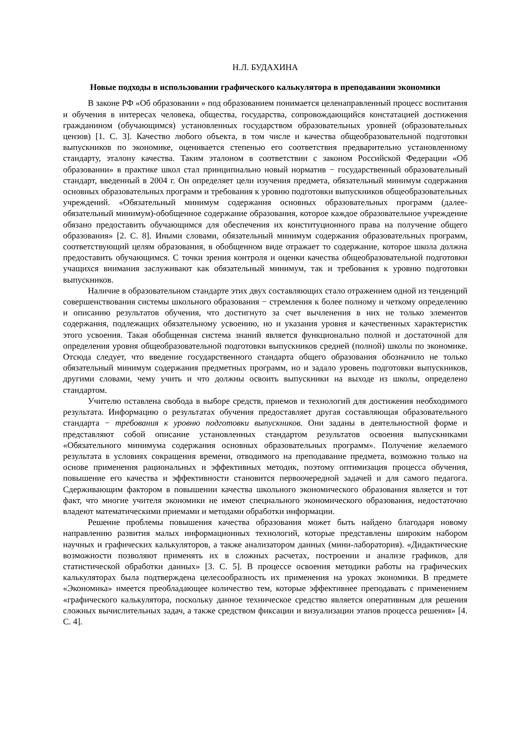Н.Л. БУДАХИНА
Новые подходы в использовании графического калькулятора в преподавании экономики
В законе РФ «Об образовании » под образованием понимается целенаправленный процесс воспитания и обучения в интересах человека, общества, государства, сопровождающийся констатацией достижения гражданином (обучающимся) установленных государством образовательных уровней (образовательных цензов) [1. С. 3]. Качество любого объекта, в том числе и качества общеобразовательной подготовки выпускников по экономике, оценивается степенью его соответствия предварительно установленному стандарту, эталону качества. Таким эталоном в соответствии с законом Российской Федерации «Об образовании» в практике школ стал принципиально новый норматив − государственный образовательный стандарт, введенный в 2004 г. Он определяет цели изучения предмета, обязательный минимум содержания основных образовательных программ и требования к уровню подготовки выпускников общеобразовательных учреждений. «Обязательный минимум содержания основных образовательных программ (далее-обязательный минимум)-обобщенное содержание образования, которое каждое образовательное учреждение обязано предоставить обучающимся для обеспечения их конституционного права на получение общего образования» [2. С. 8]. Иными словами, обязательный минимум содержания образовательных программ, соответствующий целям образования, в обобщенном виде отражает то содержание, которое школа должна предоставить обучающимся. С точки зрения контроля и оценки качества общеобразовательной подготовки учащихся внимания заслуживают как обязательный минимум, так и требования к уровню подготовки выпускников.
Наличие в образовательном стандарте этих двух составляющих стало отражением одной из тенденций совершенствования системы школьного образования − стремления к более полному и четкому определению и описанию результатов обучения, что достигнуто за счет вычленения в них не только элементов содержания, подлежащих обязательному усвоению, но и указания уровня и качественных характеристик этого усвоения. Такая обобщенная система знаний является функционально полной и достаточной для определения уровня общеобразовательной подготовки выпускников средней (полной) школы по экономике. Отсюда следует, что введение государственного стандарта общего образования обозначило не только обязательный минимум содержания предметных программ, но и задало уровень подготовки выпускников, другими словами, чему учить и что должны освоить выпускники на выходе из школы, определено стандартом.
Учителю оставлена свобода в выборе средств, приемов и технологий для достижения необходимого результата. Информацию о результатах обучения предоставляет другая составляющая образовательного стандарта − требования к уровню подготовки выпускников. Они заданы в деятельностной форме и представляют собой описание установленных стандартом результатов освоения выпускниками «Обязательного минимума содержания основных образовательных программ». Получение желаемого результата в условиях сокращения времени, отводимого на преподавание предмета, возможно только на основе применения рациональных и эффективных методик, поэтому оптимизация процесса обучения, повышение его качества и эффективности становится первоочередной задачей и для самого педагога. Сдерживающим фактором в повышении качества школьного экономического образования является и тот факт, что многие учителя экономики не имеют специального экономического образования, недостаточно владеют математическими приемами и методами обработки информации.
Решение проблемы повышения качества образования может быть найдено благодаря новому направлению развития малых информационных технологий, которые представлены широким набором научных и графических калькуляторов, а также анализатором данных (мини-лаборатория). «Дидактические возможности позволяют применять их в сложных расчетах, построении и анализе графиков, для статистической обработки данных» [3. С. 5]. В процессе освоения методики работы на графических калькуляторах была подтверждена целесообразность их применения на уроках экономики. В предмете «Экономика» имеется преобладающее количество тем, которые эффективнее преподавать с применением «графического калькулятора, поскольку данное техническое средство является оперативным для решения сложных вычислительных задач, а также средством фиксации и визуализации этапов процесса решения» [4. С. 4].